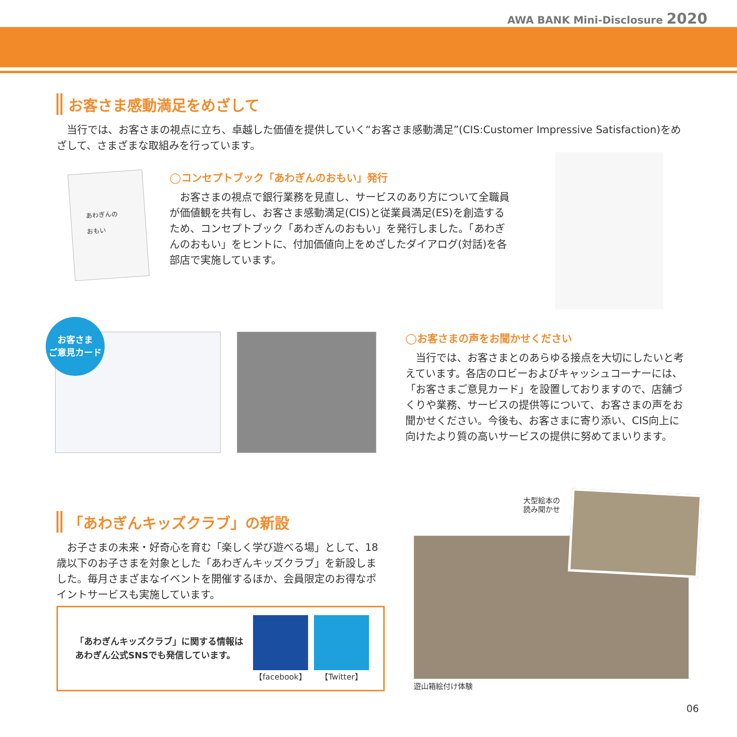AWA BANK Mini-Disclosure 2020
お客さま感動満足をめざして
当行では、お客さまの視点に立ち、卓越した価値を提供していく“お客さま感動満足”(CIS:Customer Impressive Satisfaction)をめざして、さまざまな取組みを行っています。
あわぎんの
おもい
◯コンセプトブック「あわぎんのおもい」発行
お客さまの視点で銀行業務を見直し、サービスのあり方について全職員が価値観を共有し、お客さま感動満足(CIS)と従業員満足(ES)を創造するため、コンセプトブック「あわぎんのおもい」を発行しました。「あわぎんのおもい」をヒントに、付加価値向上をめざしたダイアログ(対話)を各部店で実施しています。
お客さま
ご意見カード
◯お客さまの声をお聞かせください
当行では、お客さまとのあらゆる接点を大切にしたいと考えています。各店のロビーおよびキャッシュコーナーには、「お客さまご意見カード」を設置しておりますので、店舗づくりや業務、サービスの提供等について、お客さまの声をお聞かせください。今後も、お客さまに寄り添い、CIS向上に向けたより質の高いサービスの提供に努めてまいります。
「あわぎんキッズクラブ」の新設
お子さまの未来・好奇心を育む「楽しく学び遊べる場」として、18歳以下のお子さまを対象とした「あわぎんキッズクラブ」を新設しました。毎月さまざまなイベントを開催するほか、会員限定のお得なポイントサービスも実施しています。
「あわぎんキッズクラブ」に関する情報は
あわぎん公式SNSでも発信しています。
【facebook】 【Twitter】
大型絵本の
読み聞かせ
遊山箱絵付け体験
06